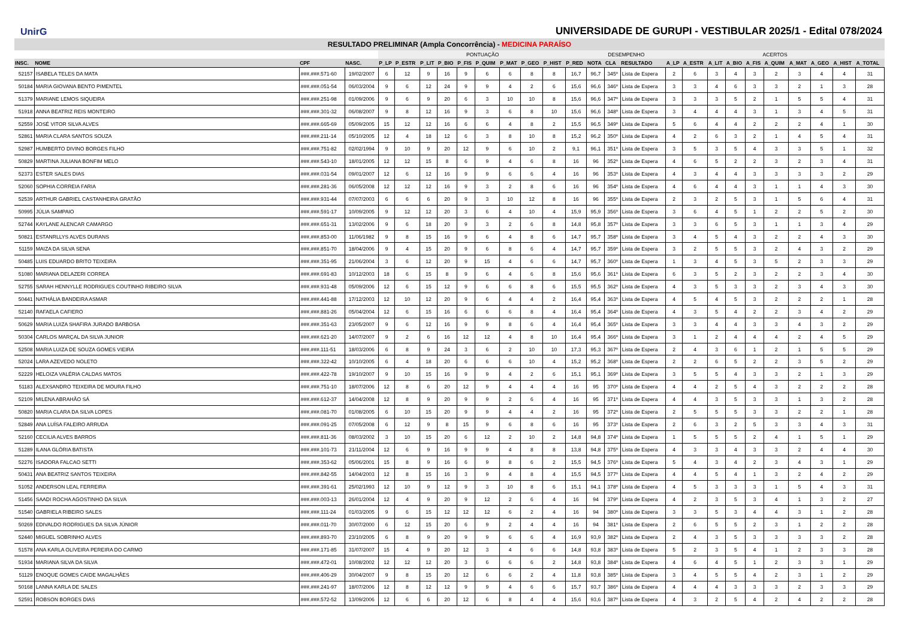UnirG
UNIVERSIDADE DE GURUPI - VESTIBULAR 2025/1 - Edital 078/2024
RESULTADO PRELIMINAR (Ampla Concorrência) - MEDICINA PARAÍSO
| | | | | PONTUAÇÃO | | | | | | | | | | DESEMPENHO | | | ACERTOS | | | | | | | | | |
| --- | --- | --- | --- | --- | --- | --- | --- | --- | --- | --- | --- | --- | --- | --- | --- | --- | --- | --- | --- | --- | --- | --- | --- | --- | --- | --- |
| INSC. | NOME | CPF | NASC. | P_LP | P_ESTR | P_LIT | P_BIO | P_FIS | P_QUIM | P_MAT | P_GEO | P_HIST | P_RED | NOTA | CLA | RESULTADO | A_LP | A_ESTR | A_LIT | A_BIO | A_FIS | A_QUIM | A_MAT | A_GEO | A_HIST | A_TOTAL |
| 52157 | ISABELA TELES DA MATA | ###.###.571-60 | 19/02/2007 | 6 | 12 | 9 | 16 | 9 | 6 | 6 | 8 | 8 | 16,7 | 96,7 | 345º | Lista de Espera | 2 | 6 | 3 | 4 | 3 | 2 | 3 | 4 | 4 | 31 |
| 50184 | MARIA GIOVANA BENTO PIMENTEL | ###.###.051-54 | 06/03/2004 | 9 | 6 | 12 | 24 | 9 | 9 | 4 | 2 | 6 | 15,6 | 96,6 | 346º | Lista de Espera | 3 | 3 | 4 | 6 | 3 | 3 | 2 | 1 | 3 | 28 |
| 51379 | MARIANE LEMOS SIQUEIRA | ###.###.251-98 | 01/09/2006 | 9 | 6 | 9 | 20 | 6 | 3 | 10 | 10 | 8 | 15,6 | 96,6 | 347º | Lista de Espera | 3 | 3 | 3 | 5 | 2 | 1 | 5 | 5 | 4 | 31 |
| 51918 | ANNA BEATRIZ REIS MONTEIRO | ###.###.301-32 | 06/08/2007 | 9 | 8 | 12 | 16 | 9 | 3 | 6 | 8 | 10 | 15,6 | 96,6 | 348º | Lista de Espera | 3 | 4 | 4 | 4 | 3 | 1 | 3 | 4 | 5 | 31 |
| 52559 | JOSÉ VITOR SILVA ALVES | ###.###.665-69 | 05/09/2005 | 15 | 12 | 12 | 16 | 6 | 6 | 4 | 8 | 2 | 15,5 | 96,5 | 349º | Lista de Espera | 5 | 6 | 4 | 4 | 2 | 2 | 2 | 4 | 1 | 30 |
| 52861 | MARIA CLARA SANTOS SOUZA | ###.###.211-14 | 05/10/2005 | 12 | 4 | 18 | 12 | 6 | 3 | 8 | 10 | 8 | 15,2 | 96,2 | 350º | Lista de Espera | 4 | 2 | 6 | 3 | 2 | 1 | 4 | 5 | 4 | 31 |
| 52987 | HUMBERTO DIVINO BORGES FILHO | ###.###.751-82 | 02/02/1994 | 9 | 10 | 9 | 20 | 12 | 9 | 6 | 10 | 2 | 9,1 | 96,1 | 351º | Lista de Espera | 3 | 5 | 3 | 5 | 4 | 3 | 3 | 5 | 1 | 32 |
| 50829 | MARTINA JULIANA BONFIM MELO | ###.###.543-10 | 18/01/2005 | 12 | 12 | 15 | 8 | 6 | 9 | 4 | 6 | 8 | 16 | 96 | 352º | Lista de Espera | 4 | 6 | 5 | 2 | 2 | 3 | 2 | 3 | 4 | 31 |
| 52373 | ESTER SALES DIAS | ###.###.031-54 | 09/01/2007 | 12 | 6 | 12 | 16 | 9 | 9 | 6 | 6 | 4 | 16 | 96 | 353º | Lista de Espera | 4 | 3 | 4 | 4 | 3 | 3 | 3 | 3 | 2 | 29 |
| 52060 | SOPHIA CORREIA FARIA | ###.###.281-36 | 06/05/2008 | 12 | 12 | 12 | 16 | 9 | 3 | 2 | 8 | 6 | 16 | 96 | 354º | Lista de Espera | 4 | 6 | 4 | 4 | 3 | 1 | 1 | 4 | 3 | 30 |
| 52539 | ARTHUR GABRIEL CASTANHEIRA GRATÃO | ###.###.931-44 | 07/07/2003 | 6 | 6 | 6 | 20 | 9 | 3 | 10 | 12 | 8 | 16 | 96 | 355º | Lista de Espera | 2 | 3 | 2 | 5 | 3 | 1 | 5 | 6 | 4 | 31 |
| 50995 | JÚLIA SAMPAIO | ###.###.591-17 | 10/09/2005 | 9 | 12 | 12 | 20 | 3 | 6 | 4 | 10 | 4 | 15,9 | 95,9 | 356º | Lista de Espera | 3 | 6 | 4 | 5 | 1 | 2 | 2 | 5 | 2 | 30 |
| 52744 | KAYLANE ALENCAR CAMARGO | ###.###.651-31 | 13/02/2006 | 9 | 6 | 18 | 20 | 9 | 3 | 2 | 6 | 8 | 14,8 | 95,8 | 357º | Lista de Espera | 3 | 3 | 6 | 5 | 3 | 1 | 1 | 3 | 4 | 29 |
| 50821 | ESTANRLLYS ALVES DURANS | ###.###.853-00 | 11/06/1982 | 9 | 8 | 15 | 16 | 9 | 6 | 4 | 8 | 6 | 14,7 | 95,7 | 358º | Lista de Espera | 3 | 4 | 5 | 4 | 3 | 2 | 2 | 4 | 3 | 30 |
| 51159 | MAIZA DA SILVA SENA | ###.###.851-70 | 18/04/2006 | 9 | 4 | 15 | 20 | 9 | 6 | 8 | 6 | 4 | 14,7 | 95,7 | 359º | Lista de Espera | 3 | 2 | 5 | 5 | 3 | 2 | 4 | 3 | 2 | 29 |
| 50485 | LUIS EDUARDO BRITO TEIXEIRA | ###.###.351-95 | 21/06/2004 | 3 | 6 | 12 | 20 | 9 | 15 | 4 | 6 | 6 | 14,7 | 95,7 | 360º | Lista de Espera | 1 | 3 | 4 | 5 | 3 | 5 | 2 | 3 | 3 | 29 |
| 51080 | MARIANA DELAZERI CORREA | ###.###.691-83 | 10/12/2003 | 18 | 6 | 15 | 8 | 9 | 6 | 4 | 6 | 8 | 15,6 | 95,6 | 361º | Lista de Espera | 6 | 3 | 5 | 2 | 3 | 2 | 2 | 3 | 4 | 30 |
| 52755 | SARAH HENNYLLE RODRIGUES COUTINHO RIBEIRO SILVA | ###.###.931-48 | 05/09/2006 | 12 | 6 | 15 | 12 | 9 | 6 | 6 | 8 | 6 | 15,5 | 95,5 | 362º | Lista de Espera | 4 | 3 | 5 | 3 | 3 | 2 | 3 | 4 | 3 | 30 |
| 50441 | NATHÁLIA BANDEIRA ASMAR | ###.###.441-88 | 17/12/2003 | 12 | 10 | 12 | 20 | 9 | 6 | 4 | 4 | 2 | 16,4 | 95,4 | 363º | Lista de Espera | 4 | 5 | 4 | 5 | 3 | 2 | 2 | 2 | 1 | 28 |
| 52140 | RAFAELA CAFIERO | ###.###.881-26 | 05/04/2004 | 12 | 6 | 15 | 16 | 6 | 6 | 6 | 8 | 4 | 16,4 | 95,4 | 364º | Lista de Espera | 4 | 3 | 5 | 4 | 2 | 2 | 3 | 4 | 2 | 29 |
| 50629 | MARIA LUIZA SHAFIRA JURADO BARBOSA | ###.###.351-63 | 23/05/2007 | 9 | 6 | 12 | 16 | 9 | 9 | 8 | 6 | 4 | 16,4 | 95,4 | 365º | Lista de Espera | 3 | 3 | 4 | 4 | 3 | 3 | 4 | 3 | 2 | 29 |
| 50304 | CARLOS MARÇAL DA SILVA JUNIOR | ###.###.621-20 | 14/07/2007 | 9 | 2 | 6 | 16 | 12 | 12 | 4 | 8 | 10 | 16,4 | 95,4 | 366º | Lista de Espera | 3 | 1 | 2 | 4 | 4 | 4 | 2 | 4 | 5 | 29 |
| 52508 | MARIA LUIZA DE SOUZA GOMES VIEIRA | ###.###.111-51 | 18/03/2006 | 6 | 8 | 9 | 24 | 3 | 6 | 2 | 10 | 10 | 17,3 | 95,3 | 367º | Lista de Espera | 2 | 4 | 3 | 6 | 1 | 2 | 1 | 5 | 5 | 29 |
| 52024 | LARA AZEVEDO NOLETO | ###.###.322-42 | 10/10/2005 | 6 | 4 | 18 | 20 | 6 | 6 | 6 | 10 | 4 | 15,2 | 95,2 | 368º | Lista de Espera | 2 | 2 | 6 | 5 | 2 | 2 | 3 | 5 | 2 | 29 |
| 52229 | HELOIZA VALÉRIA CALDAS MATOS | ###.###.422-78 | 19/10/2007 | 9 | 10 | 15 | 16 | 9 | 9 | 4 | 2 | 6 | 15,1 | 95,1 | 369º | Lista de Espera | 3 | 5 | 5 | 4 | 3 | 3 | 2 | 1 | 3 | 29 |
| 51183 | ALEXSANDRO TEIXEIRA DE MOURA FILHO | ###.###.751-10 | 18/07/2006 | 12 | 8 | 6 | 20 | 12 | 9 | 4 | 4 | 4 | 16 | 95 | 370º | Lista de Espera | 4 | 4 | 2 | 5 | 4 | 3 | 2 | 2 | 2 | 28 |
| 52109 | MILENA ABRAHÃO SÁ | ###.###.612-37 | 14/04/2008 | 12 | 8 | 9 | 20 | 9 | 9 | 2 | 6 | 4 | 16 | 95 | 371º | Lista de Espera | 4 | 4 | 3 | 5 | 3 | 3 | 1 | 3 | 2 | 28 |
| 50820 | MARIA CLARA DA SILVA LOPES | ###.###.081-70 | 01/08/2005 | 6 | 10 | 15 | 20 | 9 | 9 | 4 | 4 | 2 | 16 | 95 | 372º | Lista de Espera | 2 | 5 | 5 | 5 | 3 | 3 | 2 | 2 | 1 | 28 |
| 52849 | ANA LUÍSA FALEIRO ARRUDA | ###.###.091-25 | 07/05/2008 | 6 | 12 | 9 | 8 | 15 | 9 | 6 | 8 | 6 | 16 | 95 | 373º | Lista de Espera | 2 | 6 | 3 | 2 | 5 | 3 | 3 | 4 | 3 | 31 |
| 52160 | CECILIA ALVES BARROS | ###.###.811-36 | 08/03/2002 | 3 | 10 | 15 | 20 | 6 | 12 | 2 | 10 | 2 | 14,8 | 94,8 | 374º | Lista de Espera | 1 | 5 | 5 | 5 | 2 | 4 | 1 | 5 | 1 | 29 |
| 51289 | ILANA GLÓRIA BATISTA | ###.###.101-73 | 21/11/2004 | 12 | 6 | 9 | 16 | 9 | 9 | 4 | 8 | 8 | 13,8 | 94,8 | 375º | Lista de Espera | 4 | 3 | 3 | 4 | 3 | 3 | 2 | 4 | 4 | 30 |
| 52276 | ISADORA FALCAO SETTI | ###.###.353-62 | 05/06/2001 | 15 | 8 | 9 | 16 | 6 | 9 | 8 | 6 | 2 | 15,5 | 94,5 | 376º | Lista de Espera | 5 | 4 | 3 | 4 | 2 | 3 | 4 | 3 | 1 | 29 |
| 50431 | ANA BEATRIZ SANTOS TEIXEIRA | ###.###.842-55 | 14/04/2003 | 12 | 8 | 15 | 16 | 3 | 9 | 4 | 8 | 4 | 15,5 | 94,5 | 377º | Lista de Espera | 4 | 4 | 5 | 4 | 1 | 3 | 2 | 4 | 2 | 29 |
| 51052 | ANDERSON LEAL FERREIRA | ###.###.391-61 | 25/02/1993 | 12 | 10 | 9 | 12 | 9 | 3 | 10 | 8 | 6 | 15,1 | 94,1 | 378º | Lista de Espera | 4 | 5 | 3 | 3 | 3 | 1 | 5 | 4 | 3 | 31 |
| 51456 | SAADI ROCHA AGOSTINHO DA SILVA | ###.###.003-13 | 26/01/2004 | 12 | 4 | 9 | 20 | 9 | 12 | 2 | 6 | 4 | 16 | 94 | 379º | Lista de Espera | 4 | 2 | 3 | 5 | 3 | 4 | 1 | 3 | 2 | 27 |
| 51540 | GABRIELA RIBEIRO SALES | ###.###.111-24 | 01/03/2005 | 9 | 6 | 15 | 12 | 12 | 12 | 6 | 2 | 4 | 16 | 94 | 380º | Lista de Espera | 3 | 3 | 5 | 3 | 4 | 4 | 3 | 1 | 2 | 28 |
| 50269 | EDIVALDO RODRIGUES DA SILVA JÚNIOR | ###.###.011-70 | 30/07/2000 | 6 | 12 | 15 | 20 | 6 | 9 | 2 | 4 | 4 | 16 | 94 | 381º | Lista de Espera | 2 | 6 | 5 | 5 | 2 | 3 | 1 | 2 | 2 | 28 |
| 52440 | MIGUEL SOBRINHO ALVES | ###.###.893-70 | 23/10/2005 | 6 | 8 | 9 | 20 | 9 | 9 | 6 | 6 | 4 | 16,9 | 93,9 | 382º | Lista de Espera | 2 | 4 | 3 | 5 | 3 | 3 | 3 | 3 | 2 | 28 |
| 51578 | ANA KARLA OLIVEIRA PEREIRA DO CARMO | ###.###.171-85 | 31/07/2007 | 15 | 4 | 9 | 20 | 12 | 3 | 4 | 6 | 6 | 14,8 | 93,8 | 383º | Lista de Espera | 5 | 2 | 3 | 5 | 4 | 1 | 2 | 3 | 3 | 28 |
| 51934 | MARIANA SILVA DA SILVA | ###.###.472-01 | 10/08/2002 | 12 | 12 | 12 | 20 | 3 | 6 | 6 | 6 | 2 | 14,8 | 93,8 | 384º | Lista de Espera | 4 | 6 | 4 | 5 | 1 | 2 | 3 | 3 | 1 | 29 |
| 51129 | ENOQUE GOMES CAIDE MAGALHÃES | ###.###.406-29 | 30/04/2007 | 9 | 8 | 15 | 20 | 12 | 6 | 6 | 2 | 4 | 11,8 | 93,8 | 385º | Lista de Espera | 3 | 4 | 5 | 5 | 4 | 2 | 3 | 1 | 2 | 29 |
| 50168 | LANNA KARLA DE SALES | ###.###.241-97 | 18/07/2006 | 12 | 8 | 12 | 12 | 9 | 9 | 4 | 6 | 6 | 15,7 | 93,7 | 386º | Lista de Espera | 4 | 4 | 4 | 3 | 3 | 3 | 2 | 3 | 3 | 29 |
| 52591 | ROBSON BORGES DIAS | ###.###.572-52 | 13/09/2006 | 12 | 6 | 6 | 20 | 12 | 6 | 8 | 4 | 4 | 15,6 | 93,6 | 387º | Lista de Espera | 4 | 3 | 2 | 5 | 4 | 2 | 4 | 2 | 2 | 28 |